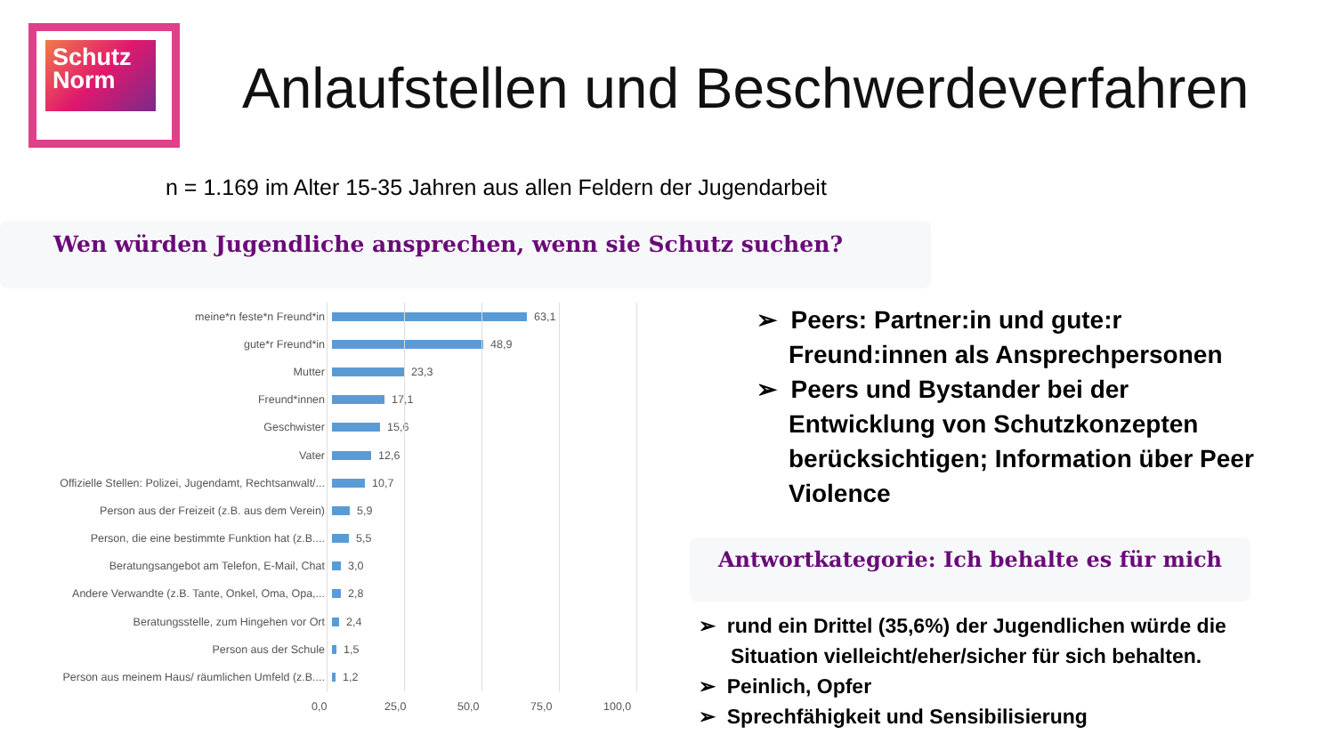Schutz
Norm
Anlaufstellen und Beschwerdeverfahren
n = 1.169 im Alter 15-35 Jahren aus allen Feldern der Jugendarbeit
Wen würden Jugendliche ansprechen, wenn sie Schutz suchen?
meine*n feste*n Freund*in 63,1
gute*r Freund*in 48,9
Mutter 23,3
Freund*innen 17,1
Geschwister 15,6
Vater 12,6
Offizielle Stellen: Polizei, Jugendamt, Rechtsanwalt/... 10,7
Person aus der Freizeit (z.B. aus dem Verein) 5,9
Person, die eine bestimmte Funktion hat (z.B.... 5,5
Beratungsangebot am Telefon, E-Mail, Chat 3,0
Andere Verwandte (z.B. Tante, Onkel, Oma, Opa,... 2,8
Beratungsstelle, zum Hingehen vor Ort 2,4
Person aus der Schule 1,5
Person aus meinem Haus/ räumlichen Umfeld (z.B.... 1,2
0,0 25,0 50,0 75,0 100,0
➢ Peers: Partner:in und gute:r Freund:innen als Ansprechpersonen
➢ Peers und Bystander bei der Entwicklung von Schutzkonzepten berücksichtigen; Information über Peer Violence
Antwortkategorie: Ich behalte es für mich
➢ rund ein Drittel (35,6%) der Jugendlichen würde die Situation vielleicht/eher/sicher für sich behalten.
➢ Peinlich, Opfer
➢ Sprechfähigkeit und Sensibilisierung